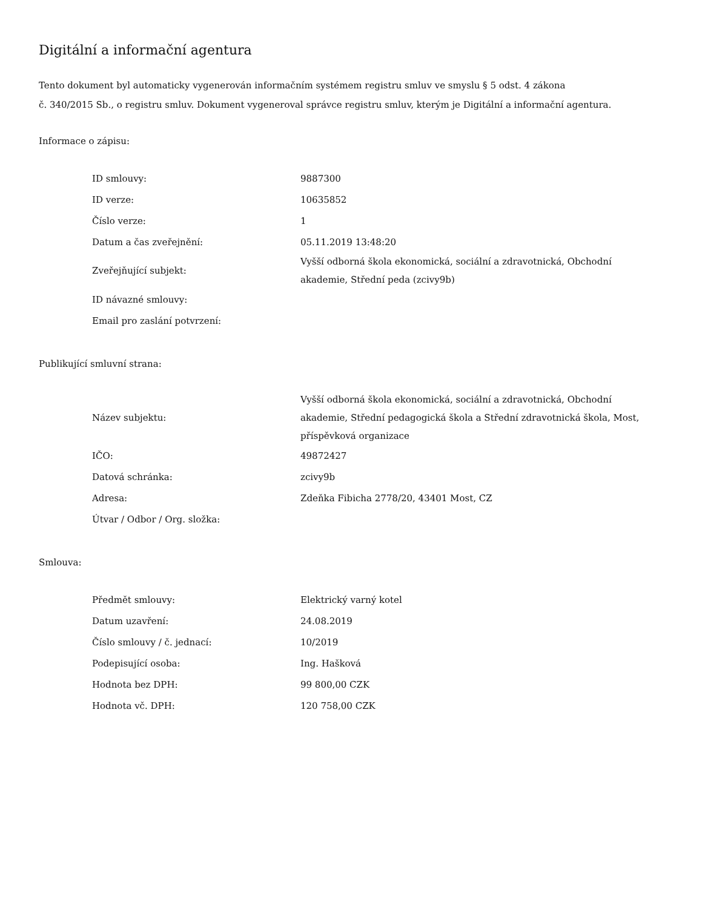Digitální a informační agentura
Tento dokument byl automaticky vygenerován informačním systémem registru smluv ve smyslu § 5 odst. 4 zákona
č. 340/2015 Sb., o registru smluv. Dokument vygeneroval správce registru smluv, kterým je Digitální a informační agentura.
Informace o zápisu:
| ID smlouvy: | 9887300 |
| ID verze: | 10635852 |
| Číslo verze: | 1 |
| Datum a čas zveřejnění: | 05.11.2019 13:48:20 |
| Zveřejňující subjekt: | Vyšší odborná škola ekonomická, sociální a zdravotnická, Obchodní akademie, Střední peda (zcivy9b) |
| ID návazné smlouvy: | |
| Email pro zaslání potvrzení: | |
Publikující smluvní strana:
| Název subjektu: | Vyšší odborná škola ekonomická, sociální a zdravotnická, Obchodní akademie, Střední pedagogická škola a Střední zdravotnická škola, Most, příspěvková organizace |
| IČO: | 49872427 |
| Datová schránka: | zcivy9b |
| Adresa: | Zdeňka Fibicha 2778/20, 43401 Most, CZ |
| Útvar / Odbor / Org. složka: | |
Smlouva:
| Předmět smlouvy: | Elektrický varný kotel |
| Datum uzavření: | 24.08.2019 |
| Číslo smlouvy / č. jednací: | 10/2019 |
| Podepisující osoba: | Ing. Hašková |
| Hodnota bez DPH: | 99 800,00 CZK |
| Hodnota vč. DPH: | 120 758,00 CZK |